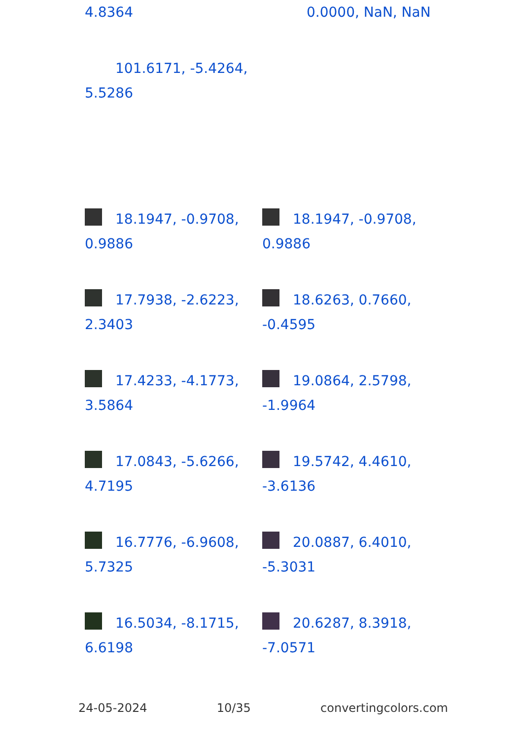4.8364 0.0000, NaN, NaN
101.6171, -5.4264,
5.5286
18.1947, -0.9708,
0.9886
18.1947, -0.9708,
0.9886
17.7938, -2.6223,
2.3403
18.6263, 0.7660,
-0.4595
17.4233, -4.1773,
3.5864
19.0864, 2.5798,
-1.9964
17.0843, -5.6266,
4.7195
19.5742, 4.4610,
-3.6136
16.7776, -6.9608,
5.7325
20.0887, 6.4010,
-5.3031
16.5034, -8.1715,
6.6198
20.6287, 8.3918,
-7.0571
24-05-2024 10/35 convertingcolors.com